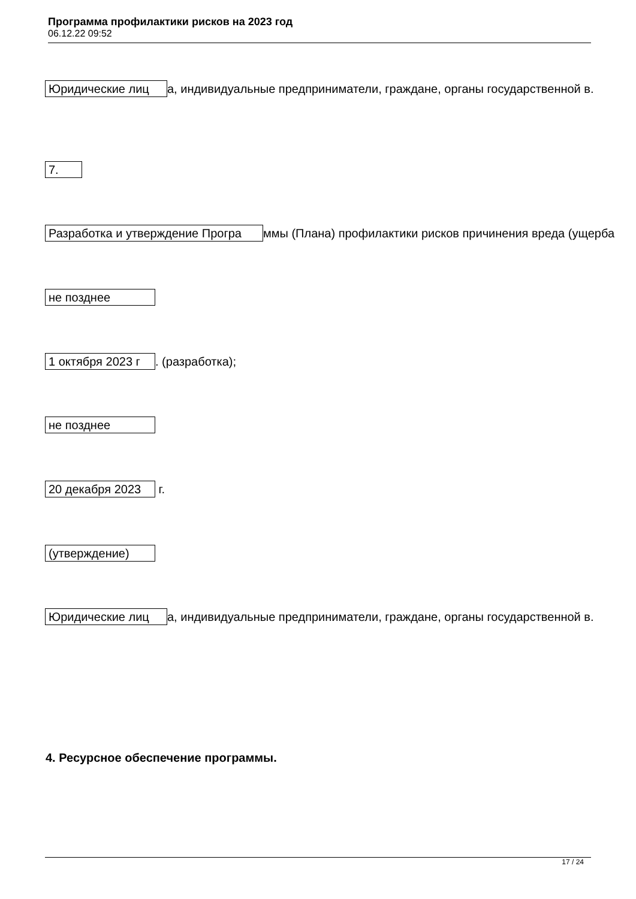Программа профилактики рисков на 2023 год
06.12.22 09:52
Юридические лиц а, индивидуальные предприниматели, граждане, органы государственной в.
7.
Разработка и утверждение Програ ммы (Плана) профилактики рисков причинения вреда (ущерба
не позднее
1 октября 2023 г. (разработка);
не позднее
20 декабря 2023 г.
(утверждение)
Юридические лиц а, индивидуальные предприниматели, граждане, органы государственной в.
4. Ресурсное обеспечение программы.
17 / 24